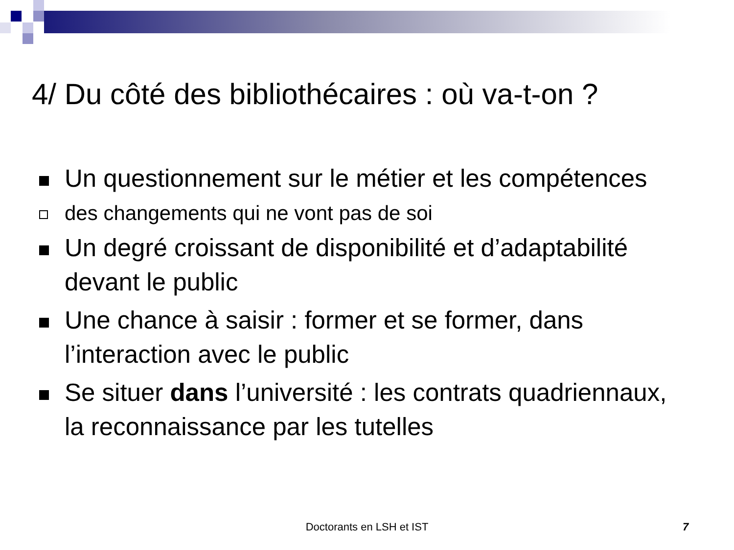4/ Du côté des bibliothécaires : où va-t-on ?
Un questionnement sur le métier et les compétences
des changements qui ne vont pas de soi
Un degré croissant de disponibilité et d’adaptabilité devant le public
Une chance à saisir : former et se former, dans l’interaction avec le public
Se situer dans l’université : les contrats quadriennaux, la reconnaissance par les tutelles
Doctorants en LSH et IST 7